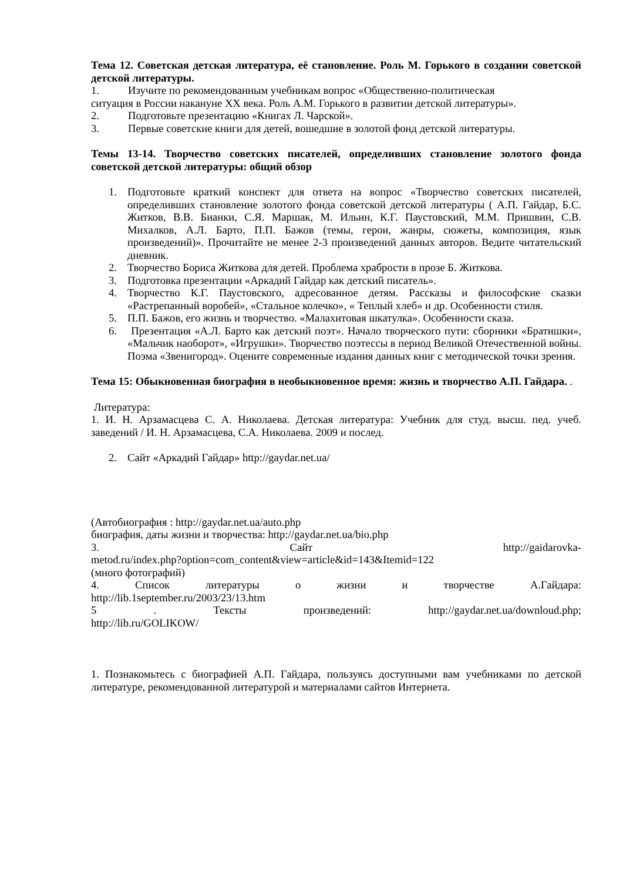Тема 12. Советская детская литература, её становление. Роль М. Горького в создании советской детской литературы.
1. Изучите по рекомендованным учебникам вопрос «Общественно-политическая
ситуация в России накануне XX века. Роль А.М. Горького в развитии детской литературы».
2. Подготовьте презентацию «Книгах Л. Чарской».
3. Первые советские книги для детей, вошедшие в золотой фонд детской литературы.
Темы 13-14. Творчество советских писателей, определивших становление золотого фонда советской детской литературы: общий обзор
1. Подготовьте краткий конспект для ответа на вопрос «Творчество советских писателей, определивших становление золотого фонда советской детской литературы ( А.П. Гайдар, Б.С. Житков, В.В. Бианки, С.Я. Маршак, М. Ильин, К.Г. Паустовский, М.М. Пришвин, С.В. Михалков, А.Л. Барто, П.П. Бажов (темы, герои, жанры, сюжеты, композиция, язык произведений)». Прочитайте не менее 2-3 произведений данных авторов. Ведите читательский дневник.
2. Творчество Бориса Житкова для детей. Проблема храбрости в прозе Б. Житкова.
3. Подготовка презентации «Аркадий Гайдар как детский писатель».
4. Творчество К.Г. Паустовского, адресованное детям. Рассказы и философские сказки «Растрепанный воробей», «Стальное колечко», « Теплый хлеб» и др. Особенности стиля.
5. П.П. Бажов, его жизнь и творчество. «Малахитовая шкатулка». Особенности сказа.
6. Презентация «А.Л. Барто как детский поэт». Начало творческого пути: сборники «Братишки», «Мальчик наоборот», «Игрушки». Творчество поэтессы в период Великой Отечественной войны. Поэма «Звенигород». Оцените современные издания данных книг с методической точки зрения.
Тема 15: Обыкновенная биография в необыкновенное время: жизнь и творчество А.П. Гайдара. .
Литература:
1. И. Н. Арзамасцева С. А. Николаева. Детская литература: Учебник для студ. высш. пед. учеб. заведений / И. Н. Арзамасцева, С.А. Николаева. 2009 и послед.
2. Сайт «Аркадий Гайдар» http://gaydar.net.ua/
(Автобиография : http://gaydar.net.ua/auto.php
биография, даты жизни и творчества: http://gaydar.net.ua/bio.php
3. Сайт http://gaidarovka-
metod.ru/index.php?option=com_content&view=article&id=143&Itemid=122
(много фотографий)
4. Список литературы о жизни и творчестве А.Гайдара:
http://lib.1september.ru/2003/23/13.htm
5. Тексты произведений: http://gaydar.net.ua/downloud.php;
http://lib.ru/GOLIKOW/
1. Познакомьтесь с биографией А.П. Гайдара, пользуясь доступными вам учебниками по детской литературе, рекомендованной литературой и материалами сайтов Интернета.